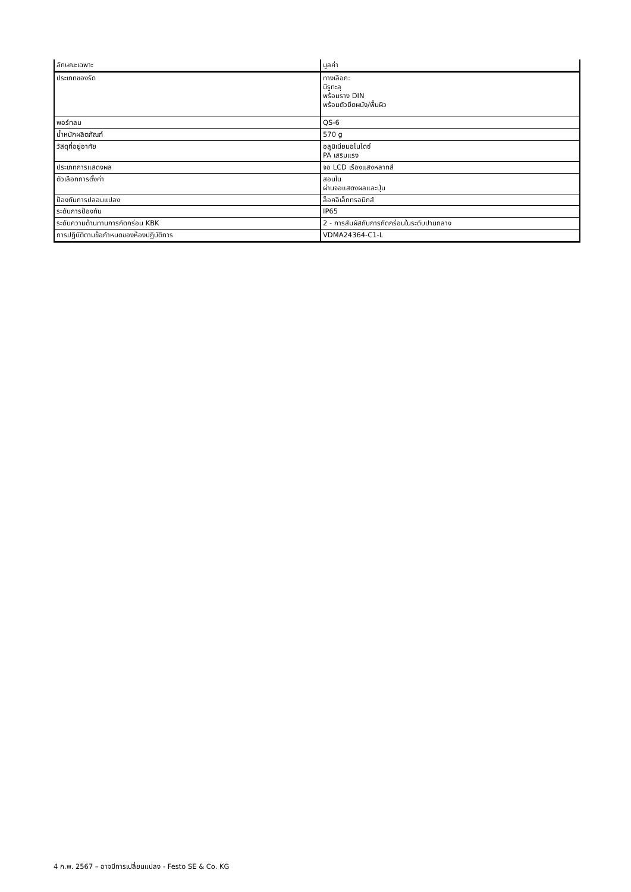| ลักษณะเฉพาะ | มูลค่า |
| --- | --- |
| ประเภทของรัด | ทางเลือก: มีรูทะลุ พร้อมราง DIN พร้อมตัวยึดผนัง/พื้นผิว |
| พอร์ทลม | QS-6 |
| น้ำหนักผลิตภัณฑ์ | 570 g |
| วัสดุที่อยู่อาศัย | อลูมิเนียมอโนไดซ์ PA เสริมแรง |
| ประเภทการแสดงผล | จอ LCD เรืองแสงหลากสี |
| ตัวเลือกการตั้งค่า | สอนใน ผ่านจอแสดงผลและปุ่ม |
| ป้องกันการปลอมแปลง | ล็อคอิเล็กทรอนิกส์ |
| ระดับการป้องกัน | IP65 |
| ระดับความต้านทานการกัดกร่อน KBK | 2 - การสัมผัสกับการกัดกร่อนในระดับปานกลาง |
| การปฏิบัติตามข้อกำหนดของห้องปฏิบัติการ | VDMA24364-C1-L |
4 ก.พ. 2567 – อาจมีการเปลี่ยนแปลง - Festo SE & Co. KG